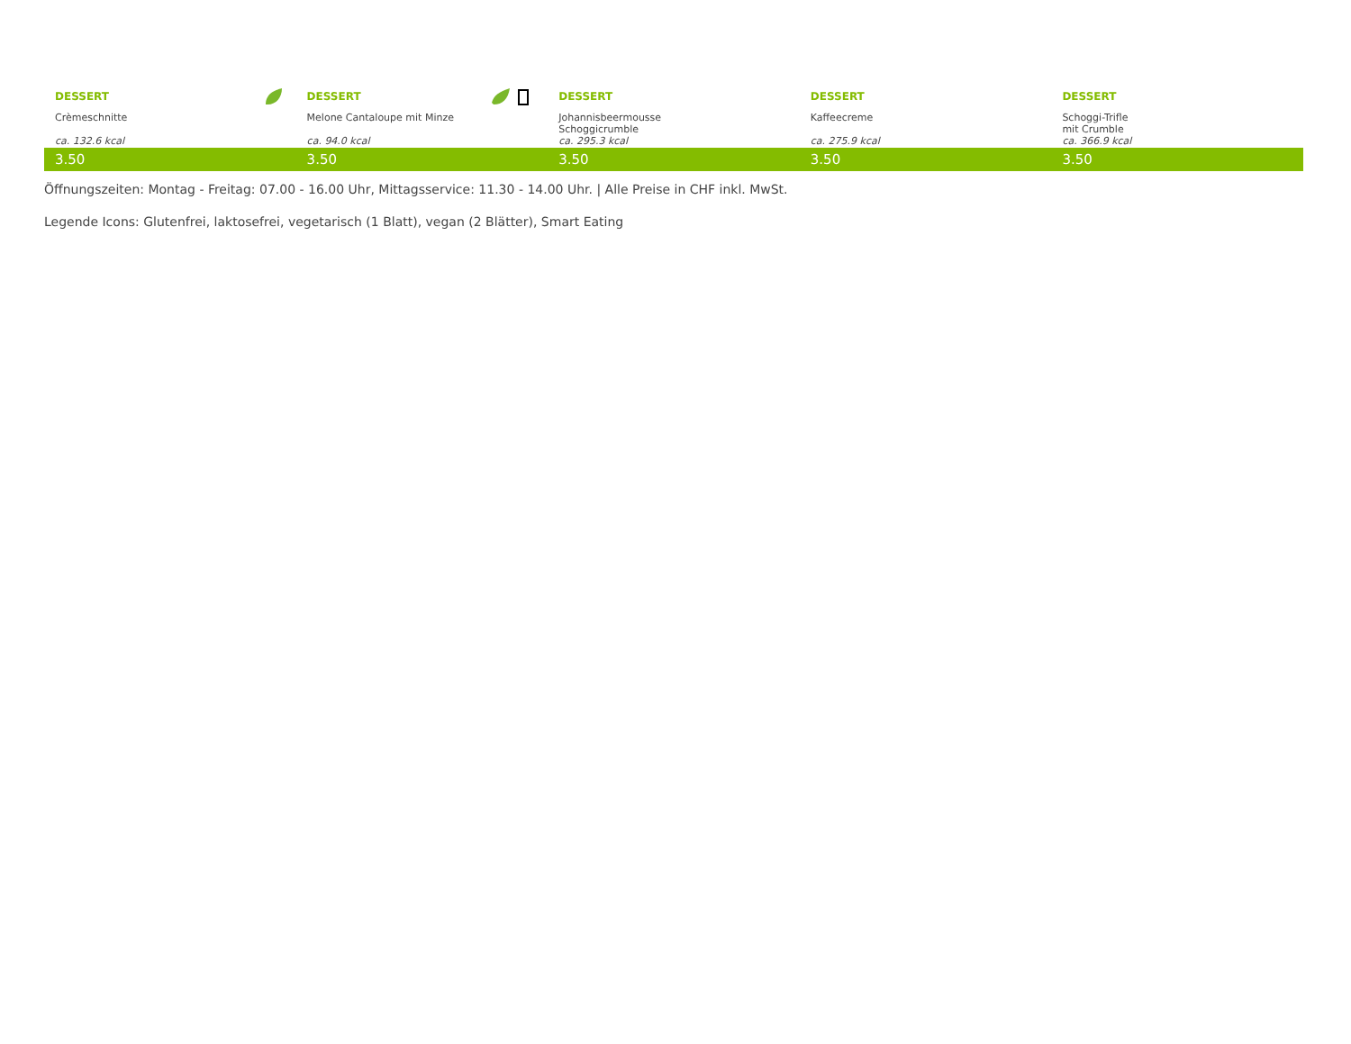| DESSERT | DESSERT | DESSERT | DESSERT | DESSERT |
| Crèmeschnitte | Melone Cantaloupe mit Minze | Johannisbeermousse Schoggicrumble | Kaffeecreme | Schoggi-Trifle mit Crumble |
| ca. 132.6 kcal | ca. 94.0 kcal | ca. 295.3 kcal | ca. 275.9 kcal | ca. 366.9 kcal |
| 3.50 | 3.50 | 3.50 | 3.50 | 3.50 |
Öffnungszeiten: Montag - Freitag: 07.00 - 16.00 Uhr, Mittagsservice: 11.30 - 14.00 Uhr. | Alle Preise in CHF inkl. MwSt.
Legende Icons: Glutenfrei, laktosefrei, vegetarisch (1 Blatt), vegan (2 Blätter), Smart Eating